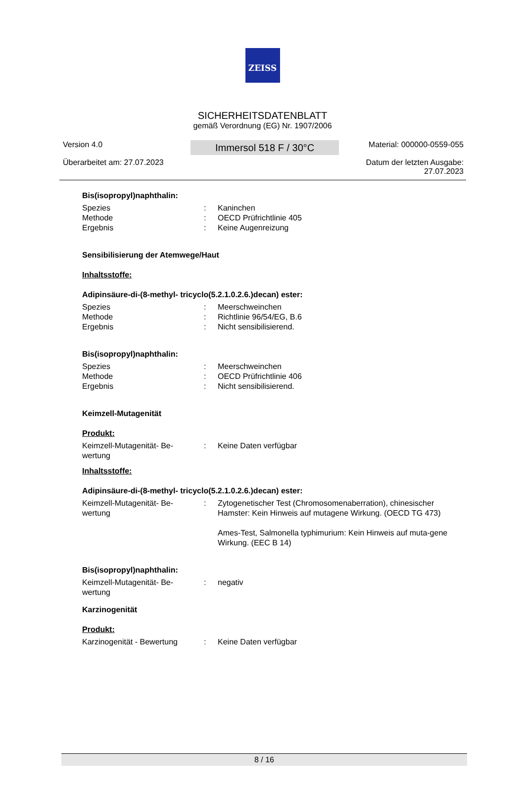ZEISS
SICHERHEITSDATENBLATT
gemäß Verordnung (EG) Nr. 1907/2006
Version 4.0
Überarbeitet am: 27.07.2023
Immersol 518 F / 30°C
Material: 000000-0559-055
Datum der letzten Ausgabe:
27.07.2023
Bis(isopropyl)naphthalin:
Spezies: Kaninchen
Methode: OECD Prüfrichtlinie 405
Ergebnis: Keine Augenreizung
Sensibilisierung der Atemwege/Haut
Inhaltsstoffe:
Adipinsäure-di-(8-methyl- tricyclo(5.2.1.0.2.6.)decan) ester:
Spezies: Meerschweinchen
Methode: Richtlinie 96/54/EG, B.6
Ergebnis: Nicht sensibilisierend.
Bis(isopropyl)naphthalin:
Spezies: Meerschweinchen
Methode: OECD Prüfrichtlinie 406
Ergebnis: Nicht sensibilisierend.
Keimzell-Mutagenität
Produkt:
Keimzell-Mutagenität- Be-
wertung: Keine Daten verfügbar
Inhaltsstoffe:
Adipinsäure-di-(8-methyl- tricyclo(5.2.1.0.2.6.)decan) ester:
Keimzell-Mutagenität- Be-
wertung: Zytogenetischer Test (Chromosomenaberration), chinesischer Hamster: Kein Hinweis auf mutagene Wirkung. (OECD TG 473)
Ames-Test, Salmonella typhimurium: Kein Hinweis auf muta-gene Wirkung. (EEC B 14)
Bis(isopropyl)naphthalin:
Keimzell-Mutagenität- Be-
wertung: negativ
Karzinogenität
Produkt:
Karzinogenität - Bewertung: Keine Daten verfügbar
8 / 16